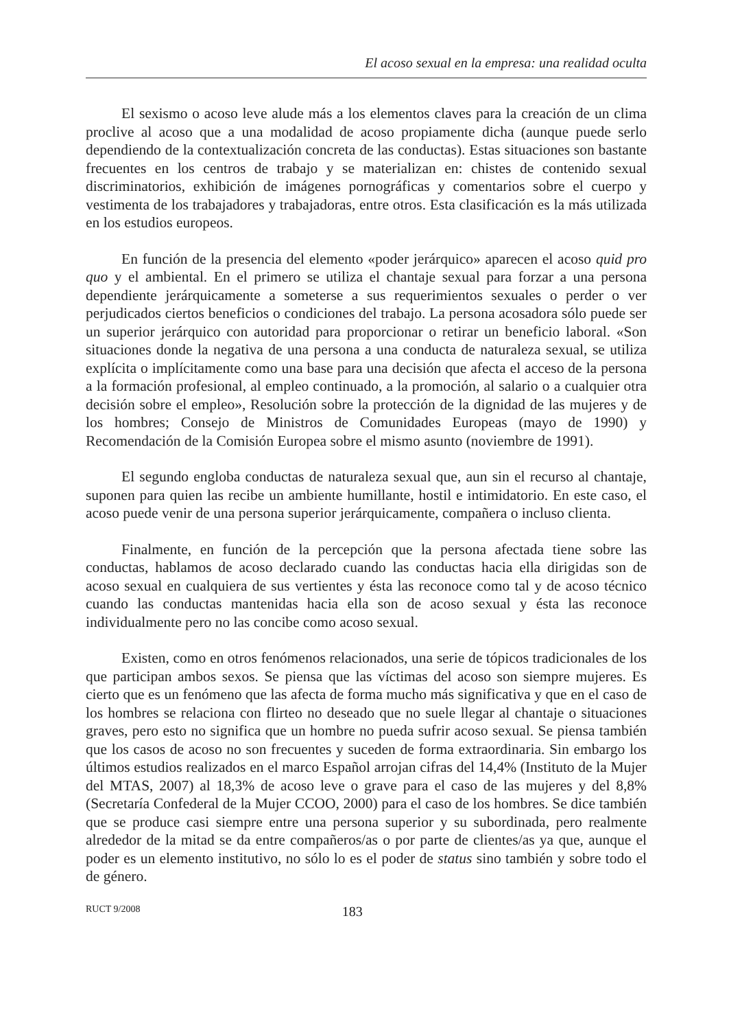El acoso sexual en la empresa: una realidad oculta
El sexismo o acoso leve alude más a los elementos claves para la creación de un clima proclive al acoso que a una modalidad de acoso propiamente dicha (aunque puede serlo dependiendo de la contextualización concreta de las conductas). Estas situaciones son bastante frecuentes en los centros de trabajo y se materializan en: chistes de contenido sexual discriminatorios, exhibición de imágenes pornográficas y comentarios sobre el cuerpo y vestimenta de los trabajadores y trabajadoras, entre otros. Esta clasificación es la más utilizada en los estudios europeos.
En función de la presencia del elemento «poder jerárquico» aparecen el acoso quid pro quo y el ambiental. En el primero se utiliza el chantaje sexual para forzar a una persona dependiente jerárquicamente a someterse a sus requerimientos sexuales o perder o ver perjudicados ciertos beneficios o condiciones del trabajo. La persona acosadora sólo puede ser un superior jerárquico con autoridad para proporcionar o retirar un beneficio laboral. «Son situaciones donde la negativa de una persona a una conducta de naturaleza sexual, se utiliza explícita o implícitamente como una base para una decisión que afecta el acceso de la persona a la formación profesional, al empleo continuado, a la promoción, al salario o a cualquier otra decisión sobre el empleo», Resolución sobre la protección de la dignidad de las mujeres y de los hombres; Consejo de Ministros de Comunidades Europeas (mayo de 1990) y Recomendación de la Comisión Europea sobre el mismo asunto (noviembre de 1991).
El segundo engloba conductas de naturaleza sexual que, aun sin el recurso al chantaje, suponen para quien las recibe un ambiente humillante, hostil e intimidatorio. En este caso, el acoso puede venir de una persona superior jerárquicamente, compañera o incluso clienta.
Finalmente, en función de la percepción que la persona afectada tiene sobre las conductas, hablamos de acoso declarado cuando las conductas hacia ella dirigidas son de acoso sexual en cualquiera de sus vertientes y ésta las reconoce como tal y de acoso técnico cuando las conductas mantenidas hacia ella son de acoso sexual y ésta las reconoce individualmente pero no las concibe como acoso sexual.
Existen, como en otros fenómenos relacionados, una serie de tópicos tradicionales de los que participan ambos sexos. Se piensa que las víctimas del acoso son siempre mujeres. Es cierto que es un fenómeno que las afecta de forma mucho más significativa y que en el caso de los hombres se relaciona con flirteo no deseado que no suele llegar al chantaje o situaciones graves, pero esto no significa que un hombre no pueda sufrir acoso sexual. Se piensa también que los casos de acoso no son frecuentes y suceden de forma extraordinaria. Sin embargo los últimos estudios realizados en el marco Español arrojan cifras del 14,4% (Instituto de la Mujer del MTAS, 2007) al 18,3% de acoso leve o grave para el caso de las mujeres y del 8,8% (Secretaría Confederal de la Mujer CCOO, 2000) para el caso de los hombres. Se dice también que se produce casi siempre entre una persona superior y su subordinada, pero realmente alrededor de la mitad se da entre compañeros/as o por parte de clientes/as ya que, aunque el poder es un elemento institutivo, no sólo lo es el poder de status sino también y sobre todo el de género.
RUCT 9/2008 183